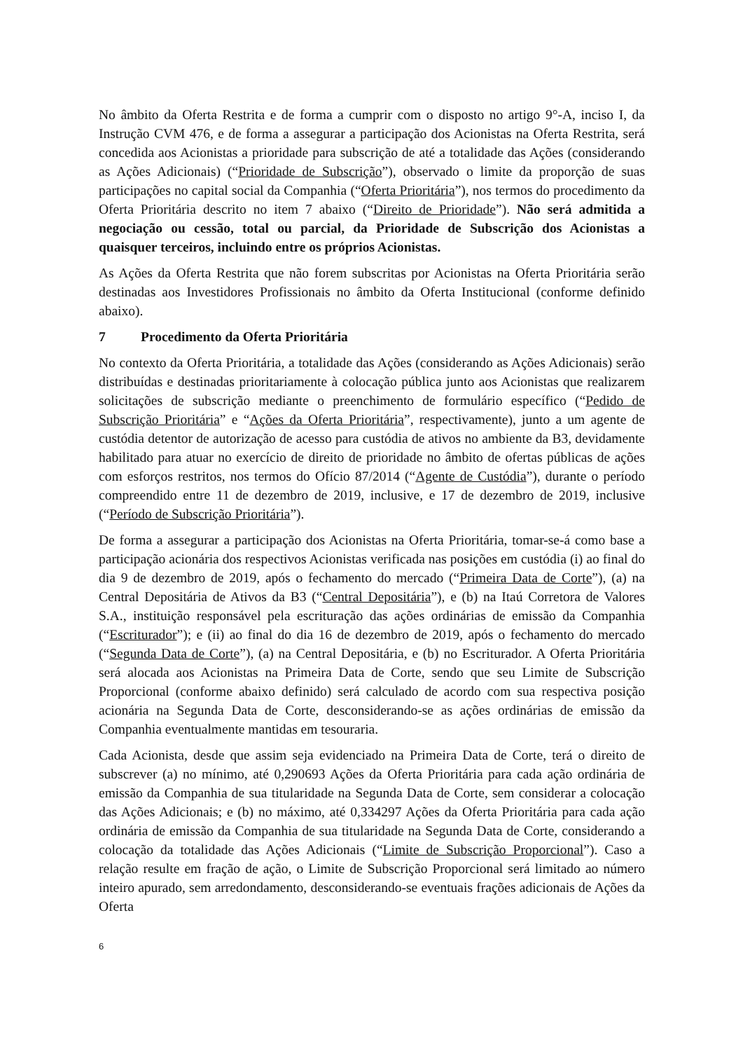No âmbito da Oferta Restrita e de forma a cumprir com o disposto no artigo 9°-A, inciso I, da Instrução CVM 476, e de forma a assegurar a participação dos Acionistas na Oferta Restrita, será concedida aos Acionistas a prioridade para subscrição de até a totalidade das Ações (considerando as Ações Adicionais) (“Prioridade de Subscrição”), observado o limite da proporção de suas participações no capital social da Companhia (“Oferta Prioritária”), nos termos do procedimento da Oferta Prioritária descrito no item 7 abaixo (“Direito de Prioridade”). Não será admitida a negociação ou cessão, total ou parcial, da Prioridade de Subscrição dos Acionistas a quaisquer terceiros, incluindo entre os próprios Acionistas.
As Ações da Oferta Restrita que não forem subscritas por Acionistas na Oferta Prioritária serão destinadas aos Investidores Profissionais no âmbito da Oferta Institucional (conforme definido abaixo).
7 Procedimento da Oferta Prioritária
No contexto da Oferta Prioritária, a totalidade das Ações (considerando as Ações Adicionais) serão distribuídas e destinadas prioritariamente à colocação pública junto aos Acionistas que realizarem solicitações de subscrição mediante o preenchimento de formulário específico (“Pedido de Subscrição Prioritária” e “Ações da Oferta Prioritária”, respectivamente), junto a um agente de custódia detentor de autorização de acesso para custódia de ativos no ambiente da B3, devidamente habilitado para atuar no exercício de direito de prioridade no âmbito de ofertas públicas de ações com esforços restritos, nos termos do Ofício 87/2014 (“Agente de Custódia”), durante o período compreendido entre 11 de dezembro de 2019, inclusive, e 17 de dezembro de 2019, inclusive (“Período de Subscrição Prioritária”).
De forma a assegurar a participação dos Acionistas na Oferta Prioritária, tomar-se-á como base a participação acionária dos respectivos Acionistas verificada nas posições em custódia (i) ao final do dia 9 de dezembro de 2019, após o fechamento do mercado (“Primeira Data de Corte”), (a) na Central Depositária de Ativos da B3 (“Central Depositária”), e (b) na Itaú Corretora de Valores S.A., instituição responsável pela escrituração das ações ordinárias de emissão da Companhia (“Escriturador”); e (ii) ao final do dia 16 de dezembro de 2019, após o fechamento do mercado (“Segunda Data de Corte”), (a) na Central Depositária, e (b) no Escriturador. A Oferta Prioritária será alocada aos Acionistas na Primeira Data de Corte, sendo que seu Limite de Subscrição Proporcional (conforme abaixo definido) será calculado de acordo com sua respectiva posição acionária na Segunda Data de Corte, desconsiderando-se as ações ordinárias de emissão da Companhia eventualmente mantidas em tesouraria.
Cada Acionista, desde que assim seja evidenciado na Primeira Data de Corte, terá o direito de subscrever (a) no mínimo, até 0,290693 Ações da Oferta Prioritária para cada ação ordinária de emissão da Companhia de sua titularidade na Segunda Data de Corte, sem considerar a colocação das Ações Adicionais; e (b) no máximo, até 0,334297 Ações da Oferta Prioritária para cada ação ordinária de emissão da Companhia de sua titularidade na Segunda Data de Corte, considerando a colocação da totalidade das Ações Adicionais (“Limite de Subscrição Proporcional”). Caso a relação resulte em fração de ação, o Limite de Subscrição Proporcional será limitado ao número inteiro apurado, sem arredondamento, desconsiderando-se eventuais frações adicionais de Ações da Oferta
6